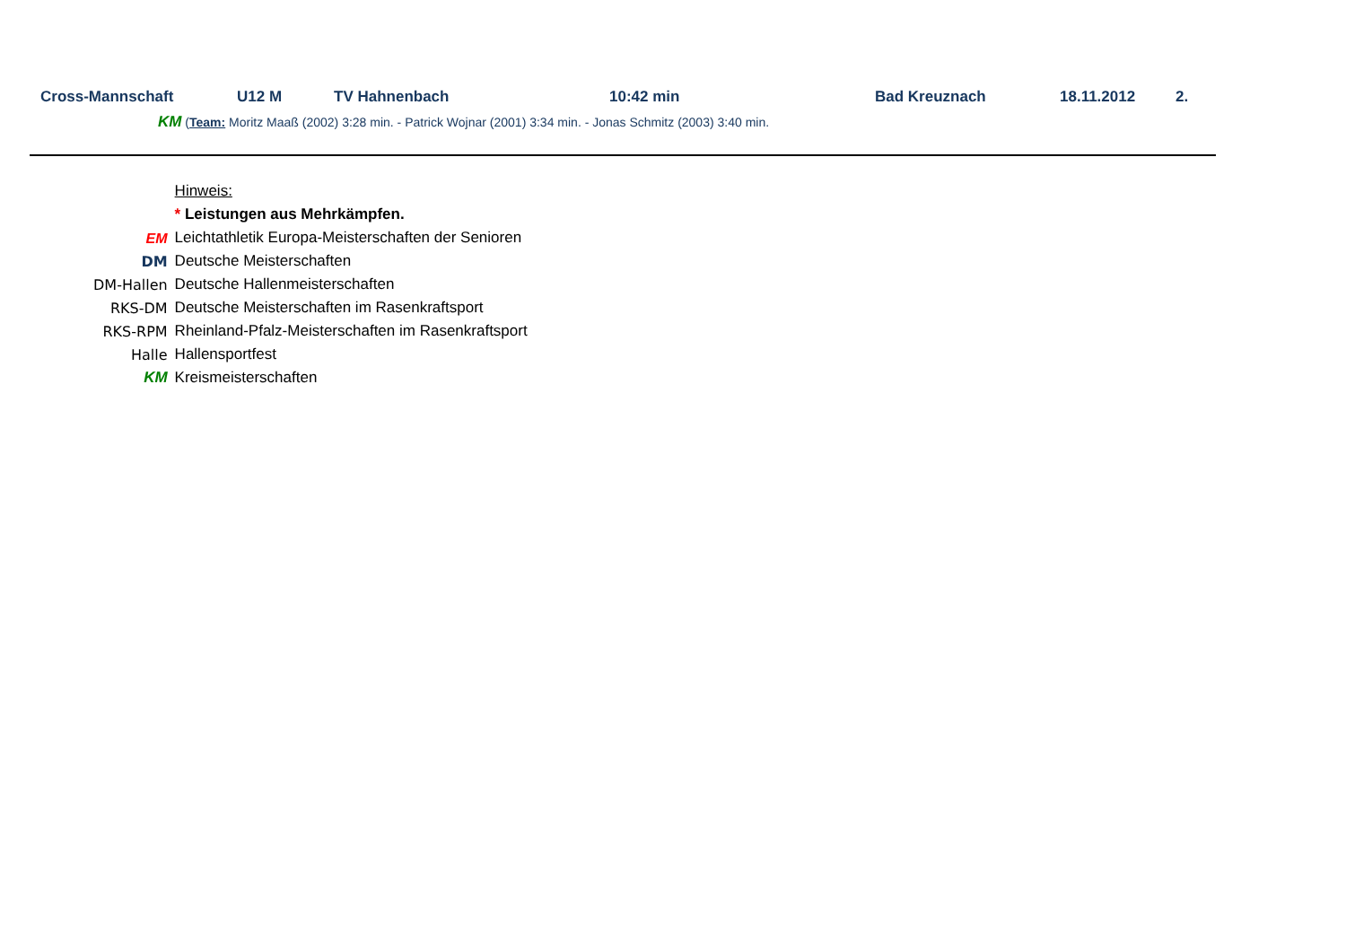Cross-Mannschaft U12 M TV Hahnenbach 10:42 min Bad Kreuznach 18.11.2012 2.
KM (Team: Moritz Maaß (2002) 3:28 min. - Patrick Wojnar (2001) 3:34 min. - Jonas Schmitz (2003) 3:40 min.
| | Hinweis: |
| | * Leistungen aus Mehrkämpfen. |
| EM | Leichtathletik Europa-Meisterschaften der Senioren |
| DM | Deutsche Meisterschaften |
| DM-Hallen | Deutsche Hallenmeisterschaften |
| RKS-DM | Deutsche Meisterschaften im Rasenkraftsport |
| RKS-RPM | Rheinland-Pfalz-Meisterschaften im Rasenkraftsport |
| Halle | Hallensportfest |
| KM | Kreismeisterschaften |